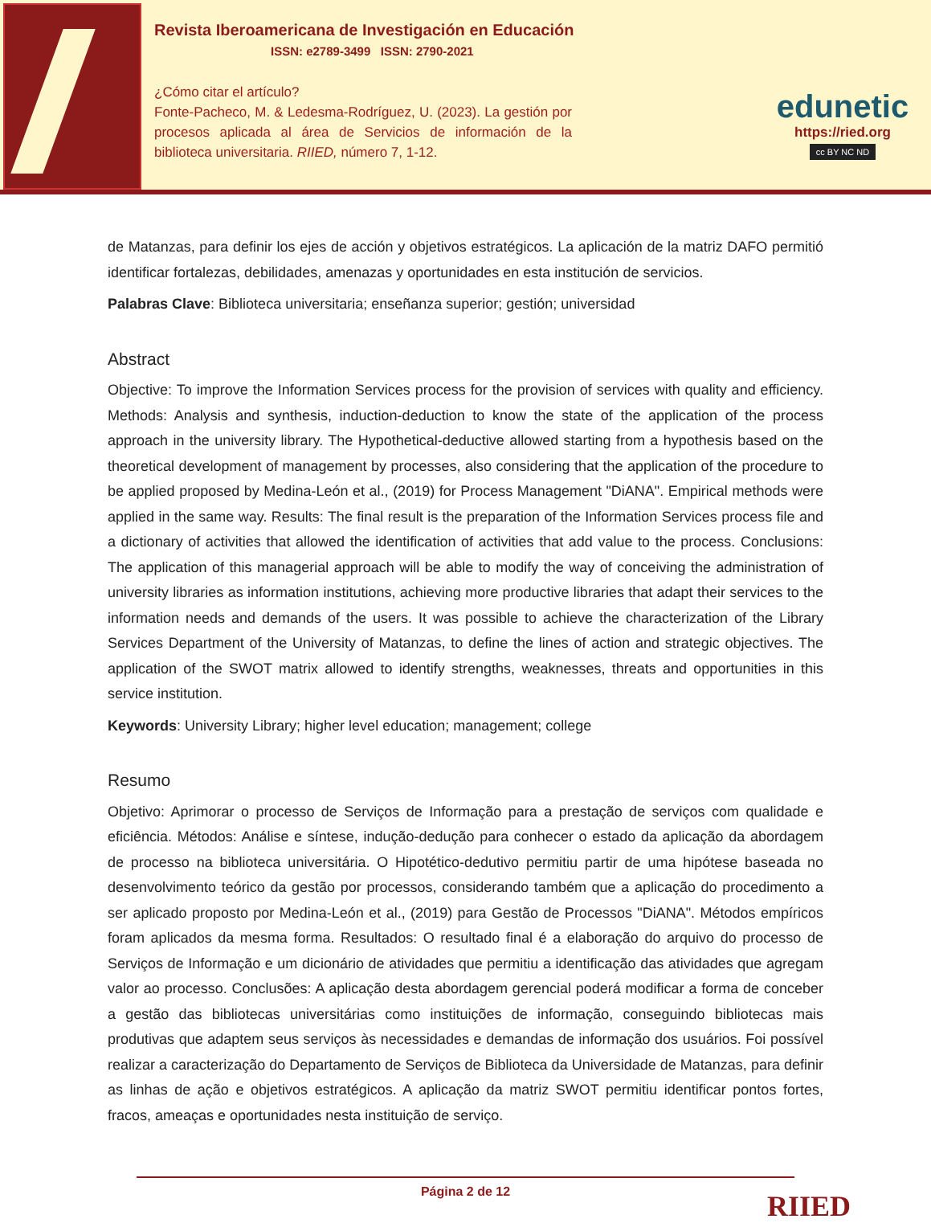Revista Iberoamericana de Investigación en Educación
ISSN: e2789-3499 ISSN: 2790-2021
¿Cómo citar el artículo?
Fonte-Pacheco, M. & Ledesma-Rodríguez, U. (2023). La gestión por procesos aplicada al área de Servicios de información de la biblioteca universitaria. RIIED, número 7, 1-12.
edunetic
https://ried.org
cc BY NC ND
de Matanzas, para definir los ejes de acción y objetivos estratégicos. La aplicación de la matriz DAFO permitió identificar fortalezas, debilidades, amenazas y oportunidades en esta institución de servicios.
Palabras Clave: Biblioteca universitaria; enseñanza superior; gestión; universidad
Abstract
Objective: To improve the Information Services process for the provision of services with quality and efficiency. Methods: Analysis and synthesis, induction-deduction to know the state of the application of the process approach in the university library. The Hypothetical-deductive allowed starting from a hypothesis based on the theoretical development of management by processes, also considering that the application of the procedure to be applied proposed by Medina-León et al., (2019) for Process Management "DiANA". Empirical methods were applied in the same way. Results: The final result is the preparation of the Information Services process file and a dictionary of activities that allowed the identification of activities that add value to the process. Conclusions: The application of this managerial approach will be able to modify the way of conceiving the administration of university libraries as information institutions, achieving more productive libraries that adapt their services to the information needs and demands of the users. It was possible to achieve the characterization of the Library Services Department of the University of Matanzas, to define the lines of action and strategic objectives. The application of the SWOT matrix allowed to identify strengths, weaknesses, threats and opportunities in this service institution.
Keywords: University Library; higher level education; management; college
Resumo
Objetivo: Aprimorar o processo de Serviços de Informação para a prestação de serviços com qualidade e eficiência. Métodos: Análise e síntese, indução-dedução para conhecer o estado da aplicação da abordagem de processo na biblioteca universitária. O Hipotético-dedutivo permitiu partir de uma hipótese baseada no desenvolvimento teórico da gestão por processos, considerando também que a aplicação do procedimento a ser aplicado proposto por Medina-León et al., (2019) para Gestão de Processos "DiANA". Métodos empíricos foram aplicados da mesma forma. Resultados: O resultado final é a elaboração do arquivo do processo de Serviços de Informação e um dicionário de atividades que permitiu a identificação das atividades que agregam valor ao processo. Conclusões: A aplicação desta abordagem gerencial poderá modificar a forma de conceber a gestão das bibliotecas universitárias como instituições de informação, conseguindo bibliotecas mais produtivas que adaptem seus serviços às necessidades e demandas de informação dos usuários. Foi possível realizar a caracterização do Departamento de Serviços de Biblioteca da Universidade de Matanzas, para definir as linhas de ação e objetivos estratégicos. A aplicação da matriz SWOT permitiu identificar pontos fortes, fracos, ameaças e oportunidades nesta instituição de serviço.
Página 2 de 12 RIIED